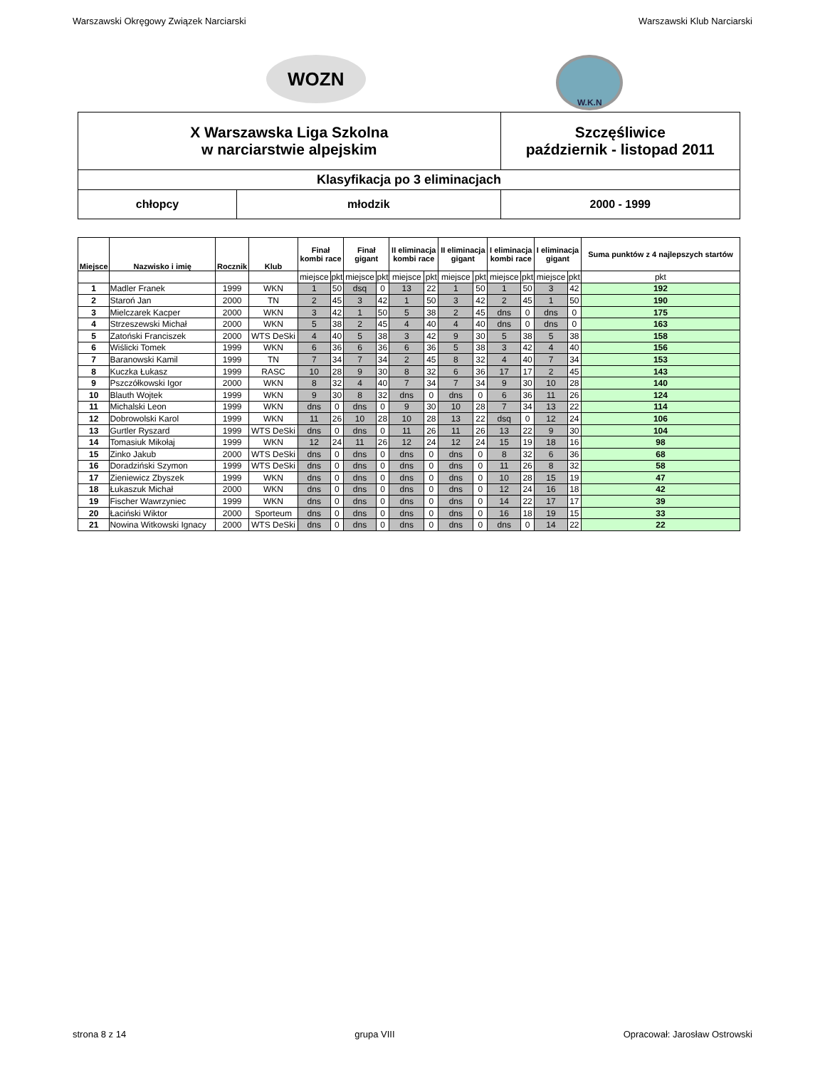Warszawski Okręgowy Związek Narciarski Warszawski Klub Narciarski
WOZN
W.K.N
| X Warszawska Liga Szkolna w narciarstwie alpejskim | | Szczęśliwice październik - listopad 2011 |
| Klasyfikacja po 3 eliminacjach | | |
| chłopcy | młodzik | 2000 - 1999 |
| Miejsce | Nazwisko i imię | Rocznik | Klub | Finał kombi race | | Finał gigant | | II eliminacja kombi race | | II eliminacja gigant | | I eliminacja kombi race | | I eliminacja gigant | | Suma punktów z 4 najlepszych startów |
| --- | --- | --- | --- | --- | --- | --- | --- | --- | --- | --- | --- | --- | --- | --- | --- | --- |
| | | | | miejsce | pkt | miejsce | pkt | miejsce | pkt | miejsce | pkt | miejsce | pkt | miejsce | pkt | pkt |
| 1 | Madler Franek | 1999 | WKN | 1 | 50 | dsq | 0 | 13 | 22 | 1 | 50 | 1 | 50 | 3 | 42 | 192 |
| 2 | Staroń Jan | 2000 | TN | 2 | 45 | 3 | 42 | 1 | 50 | 3 | 42 | 2 | 45 | 1 | 50 | 190 |
| 3 | Mielczarek Kacper | 2000 | WKN | 3 | 42 | 1 | 50 | 5 | 38 | 2 | 45 | dns | 0 | dns | 0 | 175 |
| 4 | Strzeszewski Michał | 2000 | WKN | 5 | 38 | 2 | 45 | 4 | 40 | 4 | 40 | dns | 0 | dns | 0 | 163 |
| 5 | Zatoński Franciszek | 2000 | WTS DeSki | 4 | 40 | 5 | 38 | 3 | 42 | 9 | 30 | 5 | 38 | 5 | 38 | 158 |
| 6 | Wiślicki Tomek | 1999 | WKN | 6 | 36 | 6 | 36 | 6 | 36 | 5 | 38 | 3 | 42 | 4 | 40 | 156 |
| 7 | Baranowski Kamil | 1999 | TN | 7 | 34 | 7 | 34 | 2 | 45 | 8 | 32 | 4 | 40 | 7 | 34 | 153 |
| 8 | Kuczka Łukasz | 1999 | RASC | 10 | 28 | 9 | 30 | 8 | 32 | 6 | 36 | 17 | 17 | 2 | 45 | 143 |
| 9 | Pszczółkowski Igor | 2000 | WKN | 8 | 32 | 4 | 40 | 7 | 34 | 7 | 34 | 9 | 30 | 10 | 28 | 140 |
| 10 | Blauth Wojtek | 1999 | WKN | 9 | 30 | 8 | 32 | dns | 0 | dns | 0 | 6 | 36 | 11 | 26 | 124 |
| 11 | Michalski Leon | 1999 | WKN | dns | 0 | dns | 0 | 9 | 30 | 10 | 28 | 7 | 34 | 13 | 22 | 114 |
| 12 | Dobrowolski Karol | 1999 | WKN | 11 | 26 | 10 | 28 | 10 | 28 | 13 | 22 | dsq | 0 | 12 | 24 | 106 |
| 13 | Gurtler Ryszard | 1999 | WTS DeSki | dns | 0 | dns | 0 | 11 | 26 | 11 | 26 | 13 | 22 | 9 | 30 | 104 |
| 14 | Tomasiuk Mikołaj | 1999 | WKN | 12 | 24 | 11 | 26 | 12 | 24 | 12 | 24 | 15 | 19 | 18 | 16 | 98 |
| 15 | Zinko Jakub | 2000 | WTS DeSki | dns | 0 | dns | 0 | dns | 0 | dns | 0 | 8 | 32 | 6 | 36 | 68 |
| 16 | Doradziński Szymon | 1999 | WTS DeSki | dns | 0 | dns | 0 | dns | 0 | dns | 0 | 11 | 26 | 8 | 32 | 58 |
| 17 | Zieniewicz Zbyszek | 1999 | WKN | dns | 0 | dns | 0 | dns | 0 | dns | 0 | 10 | 28 | 15 | 19 | 47 |
| 18 | Łukaszuk Michał | 2000 | WKN | dns | 0 | dns | 0 | dns | 0 | dns | 0 | 12 | 24 | 16 | 18 | 42 |
| 19 | Fischer Wawrzyniec | 1999 | WKN | dns | 0 | dns | 0 | dns | 0 | dns | 0 | 14 | 22 | 17 | 17 | 39 |
| 20 | Łaciński Wiktor | 2000 | Sporteum | dns | 0 | dns | 0 | dns | 0 | dns | 0 | 16 | 18 | 19 | 15 | 33 |
| 21 | Nowina Witkowski Ignacy | 2000 | WTS DeSki | dns | 0 | dns | 0 | dns | 0 | dns | 0 | dns | 0 | 14 | 22 | 22 |
strona 8 z 14 grupa VIII Opracował: Jarosław Ostrowski